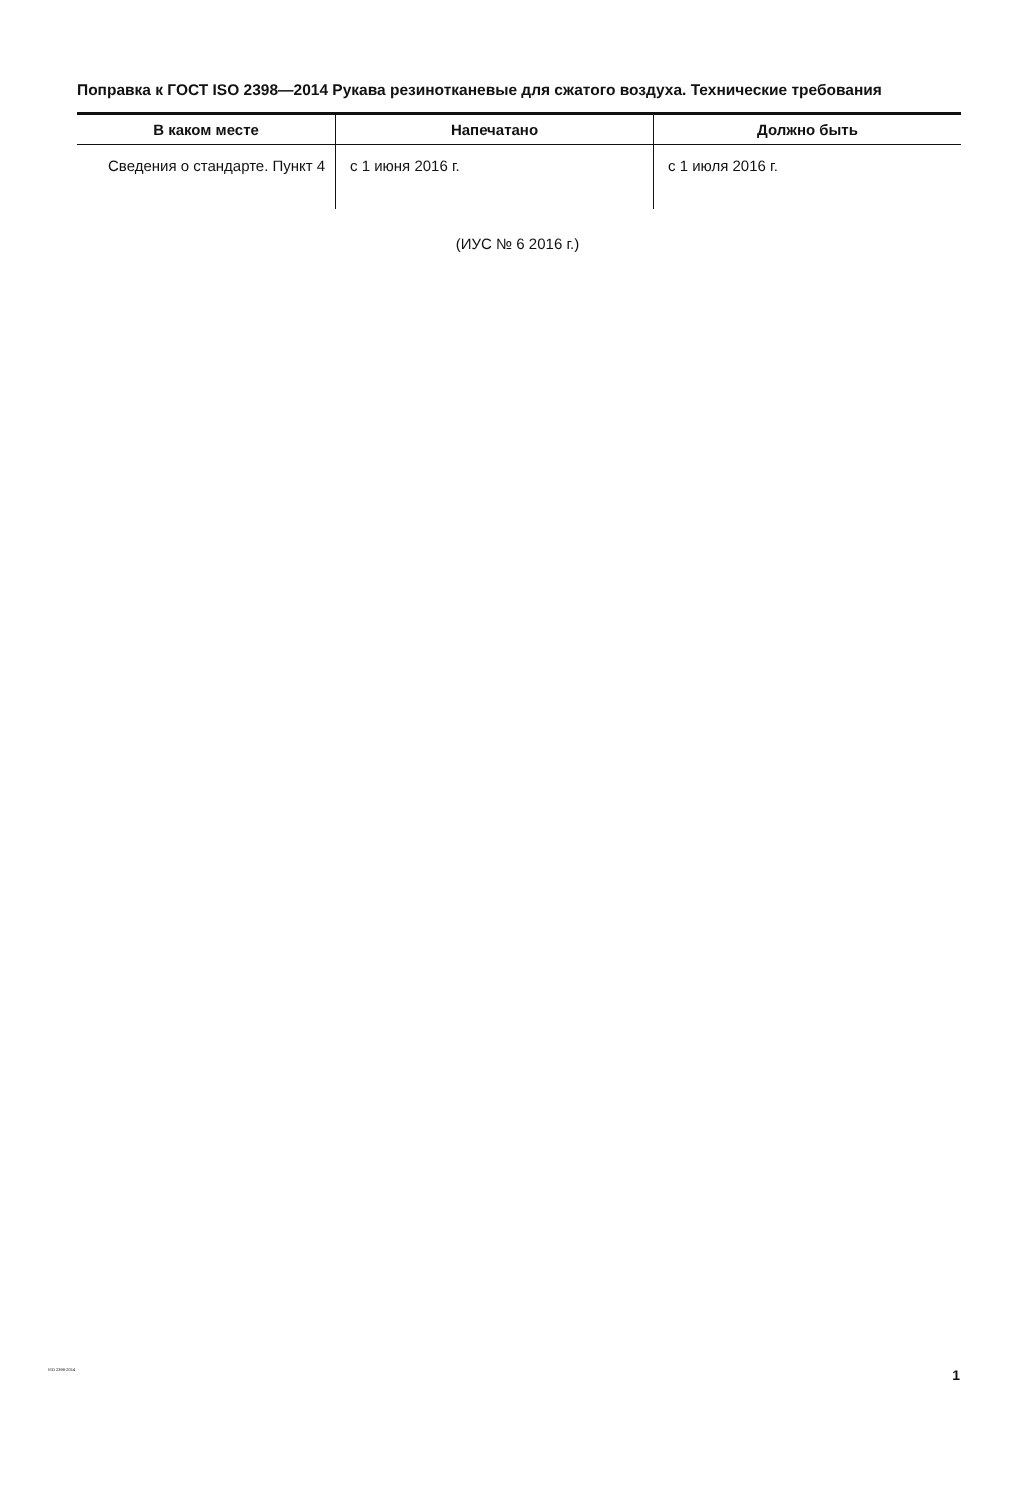Поправка к ГОСТ ISO 2398—2014 Рукава резинотканевые для сжатого воздуха. Технические требования
| В каком месте | Напечатано | Должно быть |
| --- | --- | --- |
| Сведения о стандарте. Пункт 4 | с 1 июня 2016 г. | с 1 июля 2016 г. |
(ИУС № 6 2016 г.)
ISO 2398-2014 1